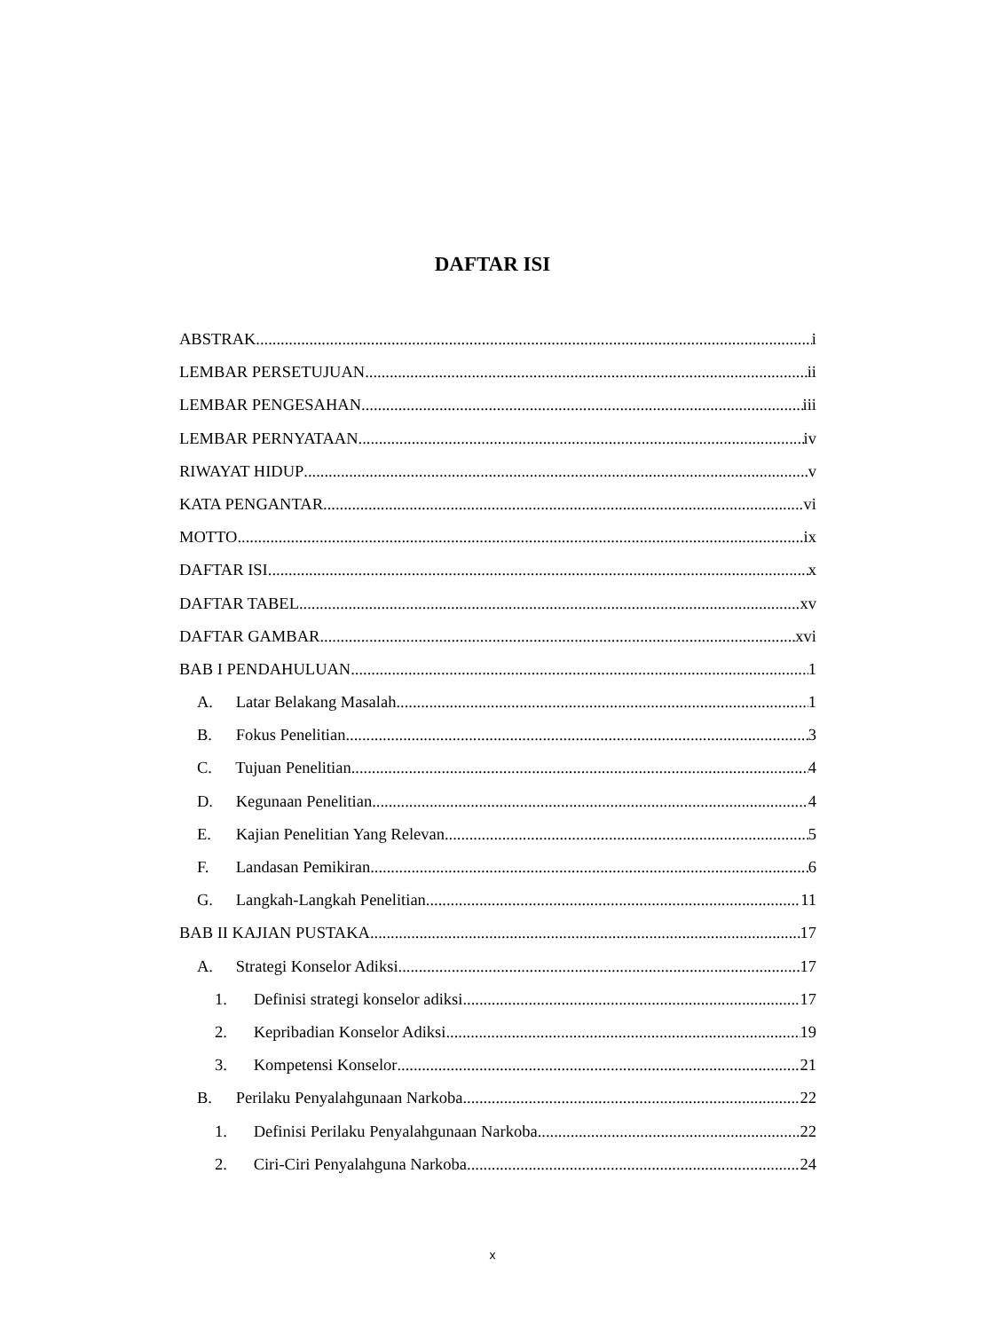DAFTAR ISI
ABSTRAK i
LEMBAR PERSETUJUAN ii
LEMBAR PENGESAHAN iii
LEMBAR PERNYATAAN iv
RIWAYAT HIDUP v
KATA PENGANTAR vi
MOTTO ix
DAFTAR ISI x
DAFTAR TABEL xv
DAFTAR GAMBAR xvi
BAB I PENDAHULUAN 1
A. Latar Belakang Masalah 1
B. Fokus Penelitian 3
C. Tujuan Penelitian 4
D. Kegunaan Penelitian 4
E. Kajian Penelitian Yang Relevan 5
F. Landasan Pemikiran 6
G. Langkah-Langkah Penelitian 11
BAB II KAJIAN PUSTAKA 17
A. Strategi Konselor Adiksi 17
1. Definisi strategi konselor adiksi 17
2. Kepribadian Konselor Adiksi 19
3. Kompetensi Konselor 21
B. Perilaku Penyalahgunaan Narkoba 22
1. Definisi Perilaku Penyalahgunaan Narkoba 22
2. Ciri-Ciri Penyalahguna Narkoba 24
x